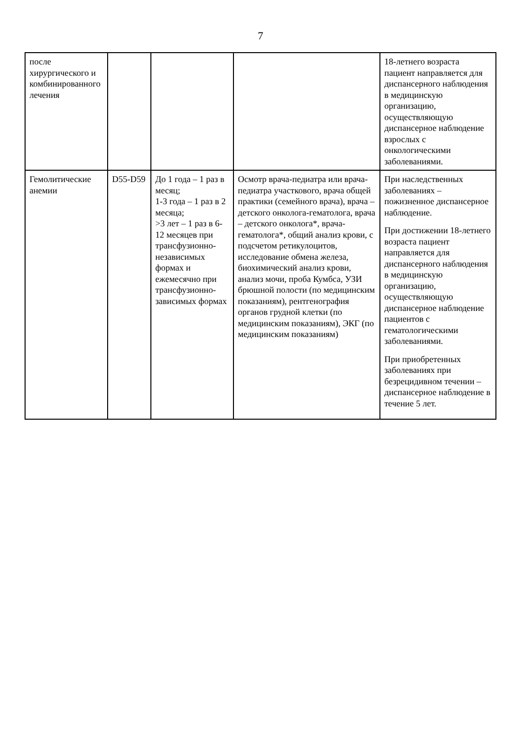7
| после хирургического и комбинированного лечения | | | | 18-летнего возраста пациент направляется для диспансерного наблюдения в медицинскую организацию, осуществляющую диспансерное наблюдение взрослых с онкологическими заболеваниями. |
| Гемолитические анемии | D55-D59 | До 1 года – 1 раз в месяц; 1-3 года – 1 раз в 2 месяца; >3 лет – 1 раз в 6-12 месяцев при трансфузионно-независимых формах и ежемесячно при трансфузионно-зависимых формах | Осмотр врача-педиатра или врача-педиатра участкового, врача общей практики (семейного врача), врача – детского онколога-гематолога, врача – детского онколога*, врача-гематолога*, общий анализ крови, с подсчетом ретикулоцитов, исследование обмена железа, биохимический анализ крови, анализ мочи, проба Кумбса, УЗИ брюшной полости (по медицинским показаниям), рентгенография органов грудной клетки (по медицинским показаниям), ЭКГ (по медицинским показаниям) | При наследственных заболеваниях – пожизненное диспансерное наблюдение. При достижении 18-летнего возраста пациент направляется для диспансерного наблюдения в медицинскую организацию, осуществляющую диспансерное наблюдение пациентов с гематологическими заболеваниями. При приобретенных заболеваниях при безрецидивном течении – диспансерное наблюдение в течение 5 лет. |